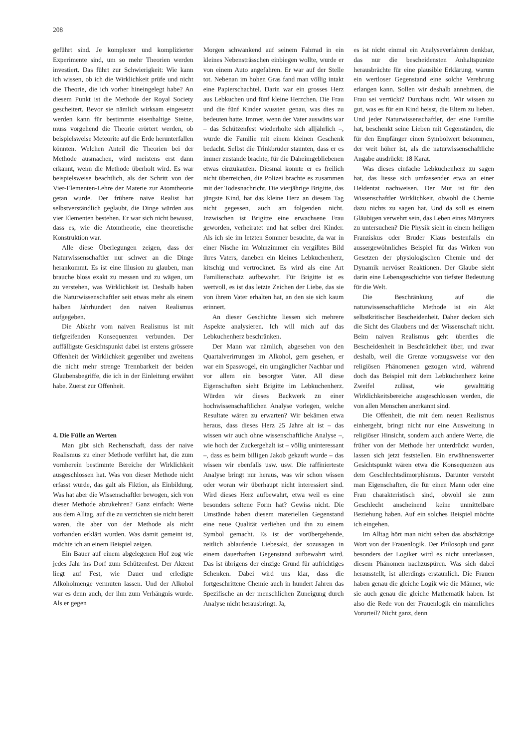208
geführt sind. Je komplexer und komplizierter Experimente sind, um so mehr Theorien werden investiert. Das führt zur Schwierigkeit: Wie kann ich wissen, ob ich die Wirklichkeit prüfe und nicht die Theorie, die ich vorher hineingelegt habe? An diesem Punkt ist die Methode der Royal Society gescheitert. Bevor sie nämlich wirksam eingesetzt werden kann für bestimmte eisenhaltige Steine, muss vorgehend die Theorie erörtert werden, ob beispielsweise Meteorite auf die Erde herunterfallen könnten. Welchen Anteil die Theorien bei der Methode ausmachen, wird meistens erst dann erkannt, wenn die Methode überholt wird. Es war beispielsweise beachtlich, als der Schritt von der Vier-Elementen-Lehre der Materie zur Atomtheorie getan wurde. Der frühere naive Realist hat selbstverständlich geglaubt, die Dinge würden aus vier Elementen bestehen. Er war sich nicht bewusst, dass es, wie die Atomtheorie, eine theoretische Konstruktion war.
Alle diese Überlegungen zeigen, dass der Naturwissenschaftler nur schwer an die Dinge herankommt. Es ist eine Illusion zu glauben, man brauche bloss exakt zu messen und zu wägen, um zu verstehen, was Wirklichkeit ist. Deshalb haben die Naturwissenschaftler seit etwas mehr als einem halben Jahrhundert den naiven Realismus aufgegeben.
Die Abkehr vom naiven Realismus ist mit tiefgreifenden Konsequenzen verbunden. Der auffälligste Gesichtspunkt dabei ist erstens grössere Offenheit der Wirklichkeit gegenüber und zweitens die nicht mehr strenge Trennbarkeit der beiden Glaubensbegriffe, die ich in der Einleitung erwähnt habe. Zuerst zur Offenheit.
4. Die Fülle an Werten
Man gibt sich Rechenschaft, dass der naive Realismus zu einer Methode verführt hat, die zum vornherein bestimmte Bereiche der Wirklichkeit ausgeschlossen hat. Was von dieser Methode nicht erfasst wurde, das galt als Fiktion, als Einbildung. Was hat aber die Wissenschaftler bewogen, sich von dieser Methode abzukehren? Ganz einfach: Werte aus dem Alltag, auf die zu verzichten sie nicht bereit waren, die aber von der Methode als nicht vorhanden erklärt wurden. Was damit gemeint ist, möchte ich an einem Beispiel zeigen.
Ein Bauer auf einem abgelegenen Hof zog wie jedes Jahr ins Dorf zum Schützenfest. Der Akzent liegt auf Fest, wie Dauer und erledigte Alkoholmenge vermuten lassen. Und der Alkohol war es denn auch, der ihm zum Verhängnis wurde. Als er gegen
Morgen schwankend auf seinem Fahrrad in ein kleines Nebensträsschen einbiegen wollte, wurde er von einem Auto angefahren. Er war auf der Stelle tot. Nebenan im hohen Gras fand man völlig intakt eine Papierschachtel. Darin war ein grosses Herz aus Lebkuchen und fünf kleine Herzchen. Die Frau und die fünf Kinder wussten genau, was dies zu bedeuten hatte. Immer, wenn der Vater auswärts war – das Schützenfest wiederholte sich alljährlich –, wurde die Familie mit einem kleinen Geschenk bedacht. Selbst die Trinkbrüder staunten, dass er es immer zustande brachte, für die Daheimgebliebenen etwas einzukaufen. Diesmal konnte er es freilich nicht überreichen, die Polizei brachte es zusammen mit der Todesnachricht. Die vierjährige Brigitte, das jüngste Kind, hat das kleine Herz an diesem Tag nicht gegessen, auch am folgenden nicht. Inzwischen ist Brigitte eine erwachsene Frau geworden, verheiratet und hat selber drei Kinder. Als ich sie im letzten Sommer besuchte, da war in einer Nische im Wohnzimmer ein vergilbtes Bild ihres Vaters, daneben ein kleines Lebkuchenherz, kitschig und vertrocknet. Es wird als eine Art Familienschatz aufbewahrt. Für Brigitte ist es wertvoll, es ist das letzte Zeichen der Liebe, das sie von ihrem Vater erhalten hat, an den sie sich kaum erinnert.
An dieser Geschichte liessen sich mehrere Aspekte analysieren. Ich will mich auf das Lebkuchenherz beschränken.
Der Mann war nämlich, abgesehen von den Quartalverirrungen im Alkohol, gern gesehen, er war ein Spassvogel, ein umgänglicher Nachbar und vor allem ein besorgter Vater. All diese Eigenschaften sieht Brigitte im Lebkuchenherz. Würden wir dieses Backwerk zu einer hochwissenschaftlichen Analyse vorlegen, welche Resultate wären zu erwarten? Wir bekämen etwa heraus, dass dieses Herz 25 Jahre alt ist – das wissen wir auch ohne wissenschaftliche Analyse –, wie hoch der Zuckergehalt ist – völlig uninteressant –, dass es beim billigen Jakob gekauft wurde – das wissen wir ebenfalls usw. usw. Die raffinierteste Analyse bringt nur heraus, was wir schon wissen oder woran wir überhaupt nicht interessiert sind. Wird dieses Herz aufbewahrt, etwa weil es eine besonders seltene Form hat? Gewiss nicht. Die Umstände haben diesem materiellen Gegenstand eine neue Qualität verliehen und ihn zu einem Symbol gemacht. Es ist der vorübergehende, zeitlich ablaufende Liebesakt, der sozusagen in einem dauerhaften Gegenstand aufbewahrt wird. Das ist übrigens der einzige Grund für aufrichtiges Schenken. Dabei wird uns klar, dass die fortgeschrittene Chemie auch in hundert Jahren das Spezifische an der menschlichen Zuneigung durch Analyse nicht herausbringt. Ja,
es ist nicht einmal ein Analyseverfahren denkbar, das nur die bescheidensten Anhaltspunkte herausbrächte für eine plausible Erklärung, warum ein wertloser Gegenstand eine solche Verehrung erlangen kann. Sollen wir deshalb annehmen, die Frau sei verrückt? Durchaus nicht. Wir wissen zu gut, was es für ein Kind heisst, die Eltern zu lieben. Und jeder Naturwissenschaftler, der eine Familie hat, beschenkt seine Lieben mit Gegenständen, die für den Empfänger einen Symbolwert bekommen, der weit höher ist, als die naturwissenschaftliche Angabe ausdrückt: 18 Karat.
Was dieses einfache Lebkuchenherz zu sagen hat, das liesse sich umfassender etwa an einer Heldentat nachweisen. Der Mut ist für den Wissenschaftler Wirklichkeit, obwohl die Chemie dazu nichts zu sagen hat. Und da soll es einem Gläubigen verwehrt sein, das Leben eines Märtyrers zu untersuchen? Die Physik sieht in einem heiligen Franziskus oder Bruder Klaus bestenfalls ein aussergewöhnliches Beispiel für das Wirken von Gesetzen der physiologischen Chemie und der Dynamik nervöser Reaktionen. Der Glaube sieht darin eine Lebensgeschichte von tiefster Bedeutung für die Welt.
Die Beschränkung auf die naturwissenschaftliche Methode ist ein Akt selbstkritischer Bescheidenheit. Daher decken sich die Sicht des Glaubens und der Wissenschaft nicht. Beim naiven Realismus geht überdies die Bescheidenheit in Beschränktheit über, und zwar deshalb, weil die Grenze vorzugsweise vor den religiösen Phänomenen gezogen wird, während doch das Beispiel mit dem Lebkuchenherz keine Zweifel zulässt, wie gewalttätig Wirklichkeitsbereiche ausgeschlossen werden, die von allen Menschen anerkannt sind.
Die Offenheit, die mit dem neuen Realismus einhergeht, bringt nicht nur eine Ausweitung in religiöser Hinsicht, sondern auch andere Werte, die früher von der Methode her unterdrückt wurden, lassen sich jetzt feststellen. Ein erwähnenswerter Gesichtspunkt wären etwa die Konsequenzen aus dem Geschlechtsdimorphismus. Darunter versteht man Eigenschaften, die für einen Mann oder eine Frau charakteristisch sind, obwohl sie zum Geschlecht anscheinend keine unmittelbare Beziehung haben. Auf ein solches Beispiel möchte ich eingehen.
Im Alltag hört man nicht selten das abschätzige Wort von der Frauenlogik. Der Philosoph und ganz besonders der Logiker wird es nicht unterlassen, diesem Phänomen nachzuspüren. Was sich dabei herausstellt, ist allerdings erstaunlich. Die Frauen haben genau die gleiche Logik wie die Männer, wie sie auch genau die gleiche Mathematik haben. Ist also die Rede von der Frauenlogik ein männliches Vorurteil? Nicht ganz, denn